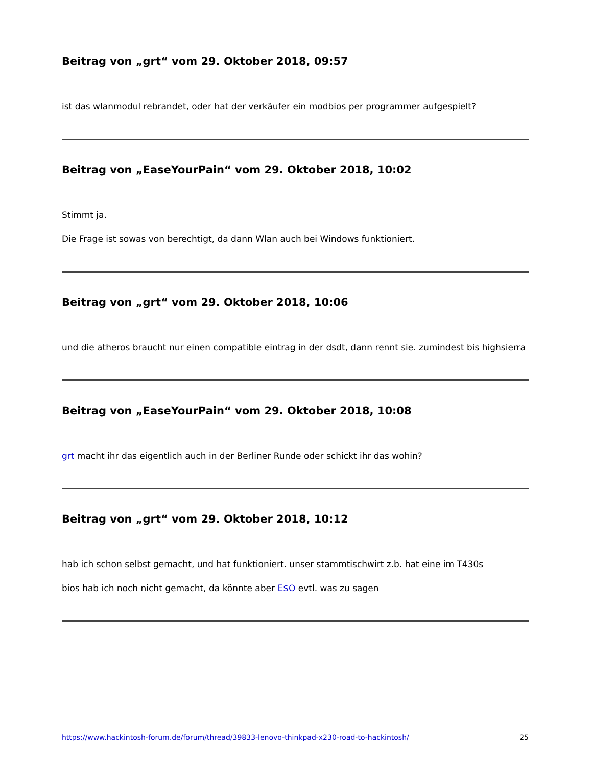Beitrag von „grt“ vom 29. Oktober 2018, 09:57
ist das wlanmodul rebrandet, oder hat der verkäufer ein modbios per programmer aufgespielt?
Beitrag von „EaseYourPain“ vom 29. Oktober 2018, 10:02
Stimmt ja.
Die Frage ist sowas von berechtigt, da dann Wlan auch bei Windows funktioniert.
Beitrag von „grt“ vom 29. Oktober 2018, 10:06
und die atheros braucht nur einen compatible eintrag in der dsdt, dann rennt sie. zumindest bis highsierra
Beitrag von „EaseYourPain“ vom 29. Oktober 2018, 10:08
grt macht ihr das eigentlich auch in der Berliner Runde oder schickt ihr das wohin?
Beitrag von „grt“ vom 29. Oktober 2018, 10:12
hab ich schon selbst gemacht, und hat funktioniert. unser stammtischwirt z.b. hat eine im T430s
bios hab ich noch nicht gemacht, da könnte aber E$O evtl. was zu sagen
https://www.hackintosh-forum.de/forum/thread/39833-lenovo-thinkpad-x230-road-to-hackintosh/ 25